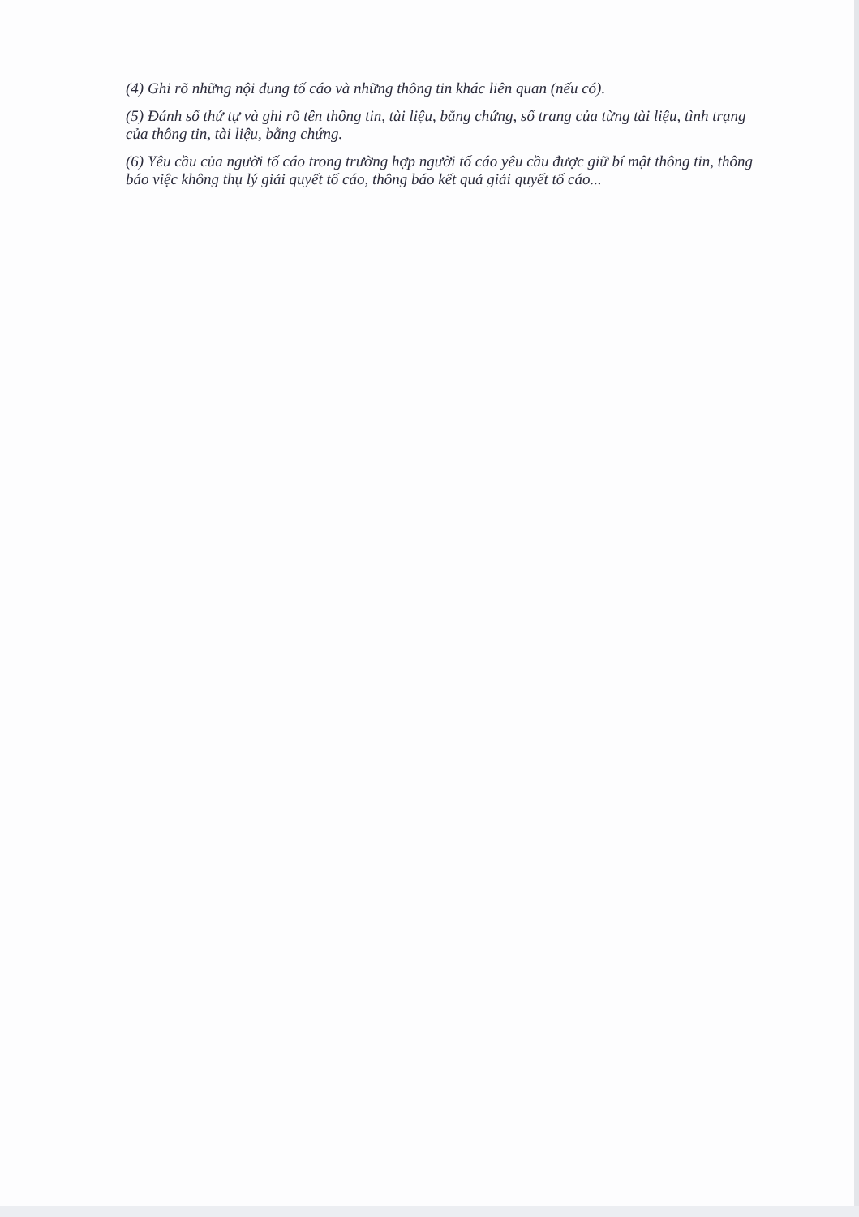(4) Ghi rõ những nội dung tố cáo và những thông tin khác liên quan (nếu có).
(5) Đánh số thứ tự và ghi rõ tên thông tin, tài liệu, bằng chứng, số trang của từng tài liệu, tình trạng của thông tin, tài liệu, bằng chứng.
(6) Yêu cầu của người tố cáo trong trường hợp người tố cáo yêu cầu được giữ bí mật thông tin, thông báo việc không thụ lý giải quyết tố cáo, thông báo kết quả giải quyết tố cáo...